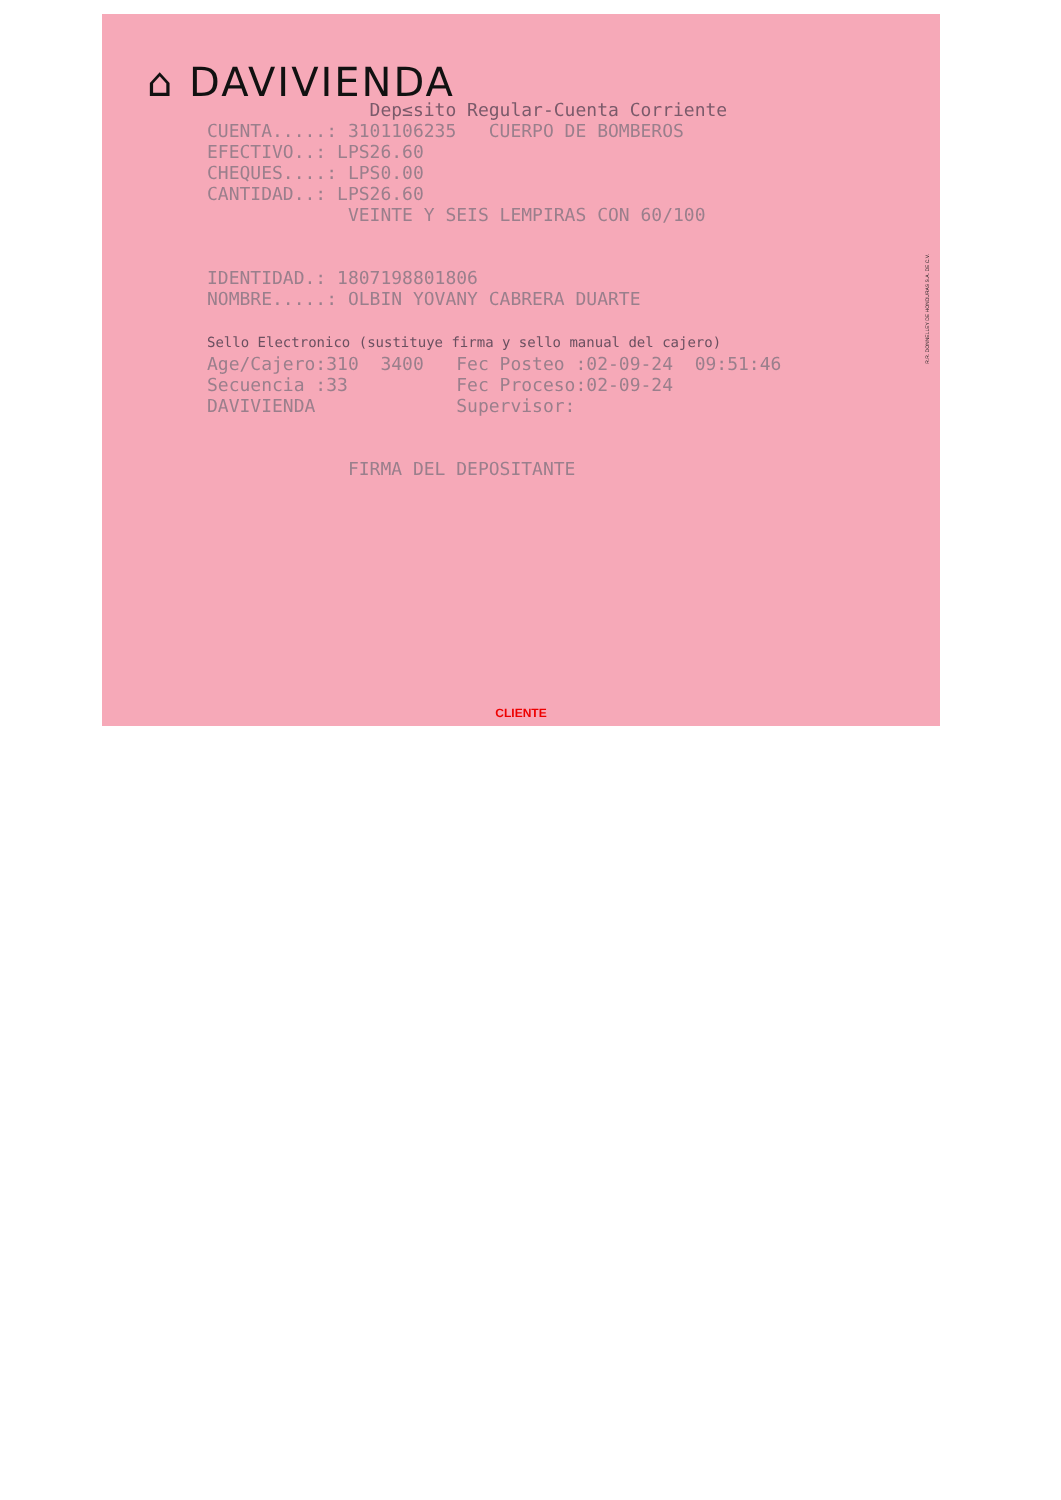⌂ DAVIVIENDA
Dep≤sito Regular-Cuenta Corriente CUENTA.....: 3101106235 CUERPO DE BOMBEROS EFECTIVO..: LPS26.60 CHEQUES....: LPS0.00 CANTIDAD..: LPS26.60 VEINTE Y SEIS LEMPIRAS CON 60/100 IDENTIDAD.: 1807198801806 NOMBRE.....: OLBIN YOVANY CABRERA DUARTE Sello Electronico (sustituye firma y sello manual del cajero) Age/Cajero:310 3400 Fec Posteo :02-09-24 09:51:46 Secuencia :33 Fec Proceso:02-09-24 DAVIVIENDA Supervisor: FIRMA DEL DEPOSITANTE
R.R. DONNELLEY DE HONDURAS S.A. DE C.V.
CLIENTE